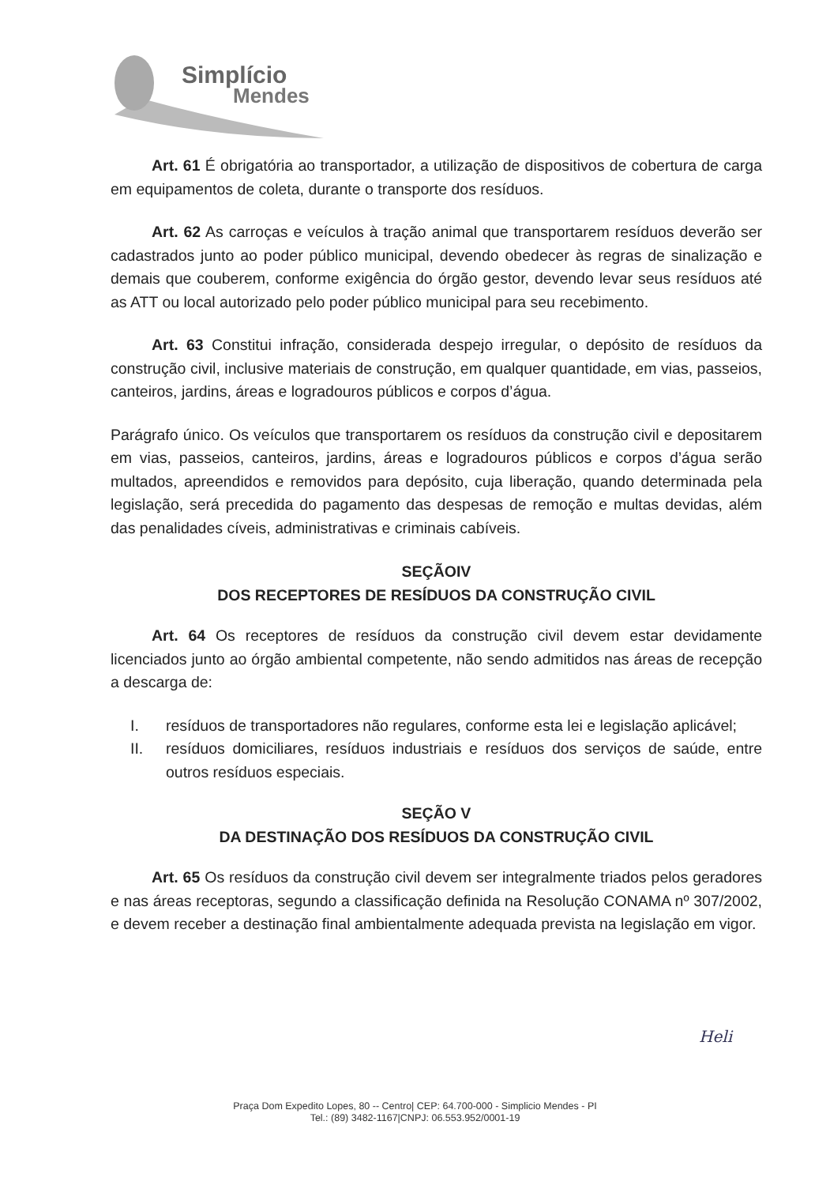Simplício
Mendes
Art. 61 É obrigatória ao transportador, a utilização de dispositivos de cobertura de carga em equipamentos de coleta, durante o transporte dos resíduos.
Art. 62 As carroças e veículos à tração animal que transportarem resíduos deverão ser cadastrados junto ao poder público municipal, devendo obedecer às regras de sinalização e demais que couberem, conforme exigência do órgão gestor, devendo levar seus resíduos até as ATT ou local autorizado pelo poder público municipal para seu recebimento.
Art. 63 Constitui infração, considerada despejo irregular, o depósito de resíduos da construção civil, inclusive materiais de construção, em qualquer quantidade, em vias, passeios, canteiros, jardins, áreas e logradouros públicos e corpos d’água.
Parágrafo único. Os veículos que transportarem os resíduos da construção civil e depositarem em vias, passeios, canteiros, jardins, áreas e logradouros públicos e corpos d’água serão multados, apreendidos e removidos para depósito, cuja liberação, quando determinada pela legislação, será precedida do pagamento das despesas de remoção e multas devidas, além das penalidades cíveis, administrativas e criminais cabíveis.
SEÇÃOIV
DOS RECEPTORES DE RESÍDUOS DA CONSTRUÇÃO CIVIL
Art. 64 Os receptores de resíduos da construção civil devem estar devidamente licenciados junto ao órgão ambiental competente, não sendo admitidos nas áreas de recepção a descarga de:
I. resíduos de transportadores não regulares, conforme esta lei e legislação aplicável;
II. resíduos domiciliares, resíduos industriais e resíduos dos serviços de saúde, entre outros resíduos especiais.
SEÇÃO V
DA DESTINAÇÃO DOS RESÍDUOS DA CONSTRUÇÃO CIVIL
Art. 65 Os resíduos da construção civil devem ser integralmente triados pelos geradores e nas áreas receptoras, segundo a classificação definida na Resolução CONAMA nº 307/2002, e devem receber a destinação final ambientalmente adequada prevista na legislação em vigor.
Heli
Praça Dom Expedito Lopes, 80 -- Centro| CEP: 64.700-000 - Simplicio Mendes - PI
Tel.: (89) 3482-1167|CNPJ: 06.553.952/0001-19